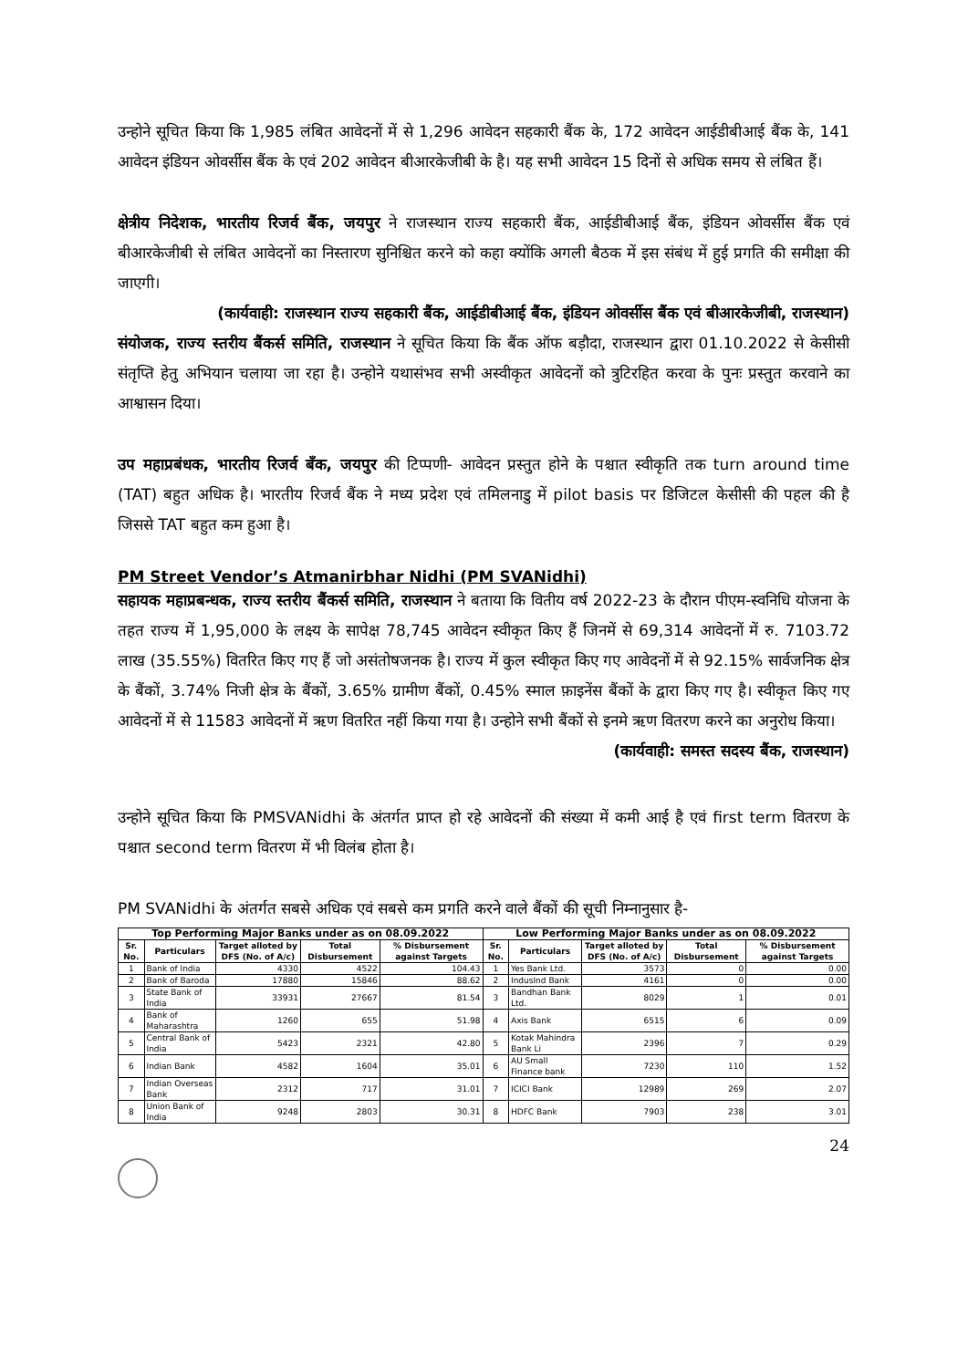उन्होने सूचित किया कि 1,985 लंबित आवेदनों में से 1,296 आवेदन सहकारी बैंक के, 172 आवेदन आईडीबीआई बैंक के, 141 आवेदन इंडियन ओवर्सीस बैंक के एवं 202 आवेदन बीआरकेजीबी के है। यह सभी आवेदन 15 दिनों से अधिक समय से लंबित हैं।
क्षेत्रीय निदेशक, भारतीय रिजर्व बैंक, जयपुर ने राजस्थान राज्य सहकारी बैंक, आईडीबीआई बैंक, इंडियन ओवर्सीस बैंक एवं बीआरकेजीबी से लंबित आवेदनों का निस्तारण सुनिश्चित करने को कहा क्योंकि अगली बैठक में इस संबंध में हुई प्रगति की समीक्षा की जाएगी।
(कार्यवाही: राजस्थान राज्य सहकारी बैंक, आईडीबीआई बैंक, इंडियन ओवर्सीस बैंक एवं बीआरकेजीबी, राजस्थान)
संयोजक, राज्य स्तरीय बैंकर्स समिति, राजस्थान ने सूचित किया कि बैंक ऑफ बड़ौदा, राजस्थान द्वारा 01.10.2022 से केसीसी संतृप्ति हेतु अभियान चलाया जा रहा है। उन्होने यथासंभव सभी अस्वीकृत आवेदनों को त्रुटिरहित करवा के पुनः प्रस्तुत करवाने का आश्वासन दिया।
उप महाप्रबंधक, भारतीय रिजर्व बॅंक, जयपुर की टिप्पणी- आवेदन प्रस्तुत होने के पश्चात स्वीकृति तक turn around time (TAT) बहुत अधिक है। भारतीय रिजर्व बैंक ने मध्य प्रदेश एवं तमिलनाडु में pilot basis पर डिजिटल केसीसी की पहल की है जिससे TAT बहुत कम हुआ है।
PM Street Vendor’s Atmanirbhar Nidhi (PM SVANidhi)
सहायक महाप्रबन्धक, राज्य स्तरीय बैंकर्स समिति, राजस्थान ने बताया कि वितीय वर्ष 2022-23 के दौरान पीएम-स्वनिधि योजना के तहत राज्य में 1,95,000 के लक्ष्य के सापेक्ष 78,745 आवेदन स्वीकृत किए हैं जिनमें से 69,314 आवेदनों में रु. 7103.72 लाख (35.55%) वितरित किए गए हैं जो असंतोषजनक है। राज्य में कुल स्वीकृत किए गए आवेदनों में से 92.15% सार्वजनिक क्षेत्र के बैंकों, 3.74% निजी क्षेत्र के बैंकों, 3.65% ग्रामीण बैंकों, 0.45% स्माल फ़ाइनेंस बैंकों के द्वारा किए गए है। स्वीकृत किए गए आवेदनों में से 11583 आवेदनों में ऋण वितरित नहीं किया गया है। उन्होने सभी बैंकों से इनमे ऋण वितरण करने का अनुरोध किया।
(कार्यवाही: समस्त सदस्य बैंक, राजस्थान)
उन्होने सूचित किया कि PMSVANidhi के अंतर्गत प्राप्त हो रहे आवेदनों की संख्या में कमी आई है एवं first term वितरण के पश्चात second term वितरण में भी विलंब होता है।
PM SVANidhi के अंतर्गत सबसे अधिक एवं सबसे कम प्रगति करने वाले बैंकों की सूची निम्नानुसार है-
| Top Performing Major Banks under as on 08.09.2022 | | | | | Low Performing Major Banks under as on 08.09.2022 | | | | |
| --- | --- | --- | --- | --- | --- | --- | --- | --- | --- |
| Sr. No. | Particulars | Target alloted by DFS (No. of A/c) | Total Disbursement | % Disbursement against Targets | Sr. No. | Particulars | Target alloted by DFS (No. of A/c) | Total Disbursement | % Disbursement against Targets |
| 1 | Bank of India | 4330 | 4522 | 104.43 | 1 | Yes Bank Ltd. | 3573 | 0 | 0.00 |
| 2 | Bank of Baroda | 17880 | 15846 | 88.62 | 2 | IndusInd Bank | 4161 | 0 | 0.00 |
| 3 | State Bank of India | 33931 | 27667 | 81.54 | 3 | Bandhan Bank Ltd. | 8029 | 1 | 0.01 |
| 4 | Bank of Maharashtra | 1260 | 655 | 51.98 | 4 | Axis Bank | 6515 | 6 | 0.09 |
| 5 | Central Bank of India | 5423 | 2321 | 42.80 | 5 | Kotak Mahindra Bank Li | 2396 | 7 | 0.29 |
| 6 | Indian Bank | 4582 | 1604 | 35.01 | 6 | AU Small Finance bank | 7230 | 110 | 1.52 |
| 7 | Indian Overseas Bank | 2312 | 717 | 31.01 | 7 | ICICI Bank | 12989 | 269 | 2.07 |
| 8 | Union Bank of India | 9248 | 2803 | 30.31 | 8 | HDFC Bank | 7903 | 238 | 3.01 |
24